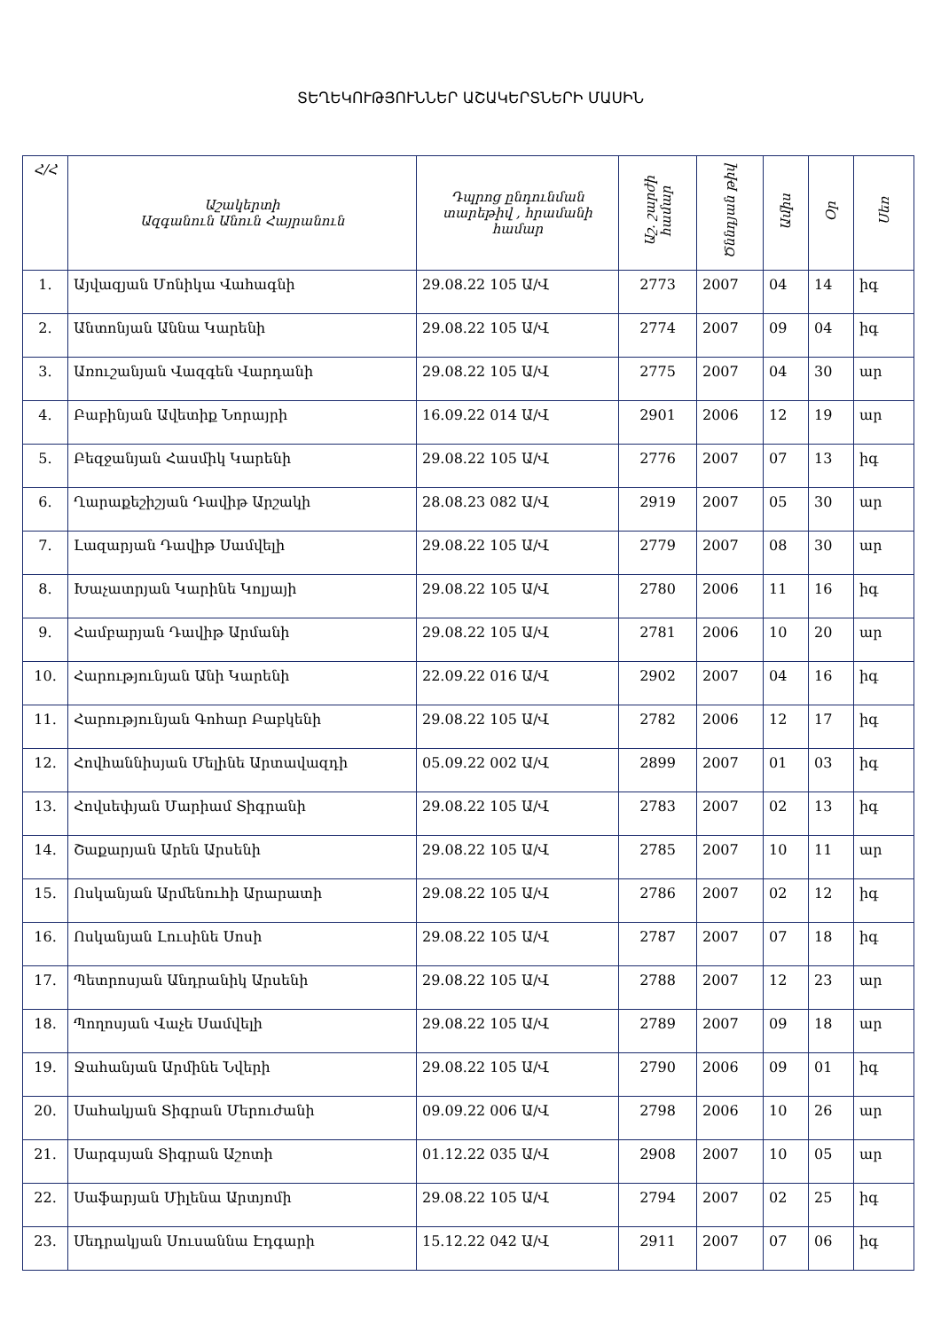ՏԵՂԵԿՈՒԹՅՈՒՆՆԵՐ ԱՇԱԿԵՐՏՆԵՐԻ ՄԱՍԻՆ
| Հ/Հ | Աշակերտի Ազգանուն Անուն Հայրանուն | Դպրոց ընդունման տարեթիվ , հրամանի համար | Աշ. շարժի համար | Ծննդյան թիվ | Ամիս | Օր | Սեռ |
| --- | --- | --- | --- | --- | --- | --- | --- |
| 1. | Այվազյան Մոնիկա Վահագնի | 29.08.22 105 Ա/Վ | 2773 | 2007 | 04 | 14 | իգ |
| 2. | Անտոնյան Աննա Կարենի | 29.08.22 105 Ա/Վ | 2774 | 2007 | 09 | 04 | իգ |
| 3. | Առուշանյան Վազգեն Վարդանի | 29.08.22 105 Ա/Վ | 2775 | 2007 | 04 | 30 | ար |
| 4. | Բաբինյան Ավետիք Նորայրի | 16.09.22 014 Ա/Վ | 2901 | 2006 | 12 | 19 | ար |
| 5. | Բեզջանյան Հասմիկ Կարենի | 29.08.22 105 Ա/Վ | 2776 | 2007 | 07 | 13 | իգ |
| 6. | Ղարաքեշիշյան Դավիթ Արշակի | 28.08.23 082 Ա/Վ | 2919 | 2007 | 05 | 30 | ար |
| 7. | Լազարյան Դավիթ Սամվելի | 29.08.22 105 Ա/Վ | 2779 | 2007 | 08 | 30 | ար |
| 8. | Խաչատրյան Կարինե Կոլյայի | 29.08.22 105 Ա/Վ | 2780 | 2006 | 11 | 16 | իգ |
| 9. | Համբարյան Դավիթ Արմանի | 29.08.22 105 Ա/Վ | 2781 | 2006 | 10 | 20 | ար |
| 10. | Հարությունյան Անի Կարենի | 22.09.22 016 Ա/Վ | 2902 | 2007 | 04 | 16 | իգ |
| 11. | Հարությունյան Գոհար Բաբկենի | 29.08.22 105 Ա/Վ | 2782 | 2006 | 12 | 17 | իգ |
| 12. | Հովհաննիսյան Մելինե Արտավազդի | 05.09.22 002 Ա/Վ | 2899 | 2007 | 01 | 03 | իգ |
| 13. | Հովսեփյան Մարիամ Տիգրանի | 29.08.22 105 Ա/Վ | 2783 | 2007 | 02 | 13 | իգ |
| 14. | Շաքարյան Արեն Արսենի | 29.08.22 105 Ա/Վ | 2785 | 2007 | 10 | 11 | ար |
| 15. | Ոսկանյան Արմենուհի Արարատի | 29.08.22 105 Ա/Վ | 2786 | 2007 | 02 | 12 | իգ |
| 16. | Ոսկանյան Լուսինե Սոսի | 29.08.22 105 Ա/Վ | 2787 | 2007 | 07 | 18 | իգ |
| 17. | Պետրոսյան Անդրանիկ Արսենի | 29.08.22 105 Ա/Վ | 2788 | 2007 | 12 | 23 | ար |
| 18. | Պողոսյան Վաչե Սամվելի | 29.08.22 105 Ա/Վ | 2789 | 2007 | 09 | 18 | ար |
| 19. | Ջահանյան Արմինե Նվերի | 29.08.22 105 Ա/Վ | 2790 | 2006 | 09 | 01 | իգ |
| 20. | Սահակյան Տիգրան Մերուժանի | 09.09.22 006 Ա/Վ | 2798 | 2006 | 10 | 26 | ար |
| 21. | Սարգսյան Տիգրան Աշոտի | 01.12.22 035 Ա/Վ | 2908 | 2007 | 10 | 05 | ար |
| 22. | Սաֆարյան Միլենա Արտյոմի | 29.08.22 105 Ա/Վ | 2794 | 2007 | 02 | 25 | իգ |
| 23. | Սեդրակյան Սուսաննա Էդգարի | 15.12.22 042 Ա/Վ | 2911 | 2007 | 07 | 06 | իգ |